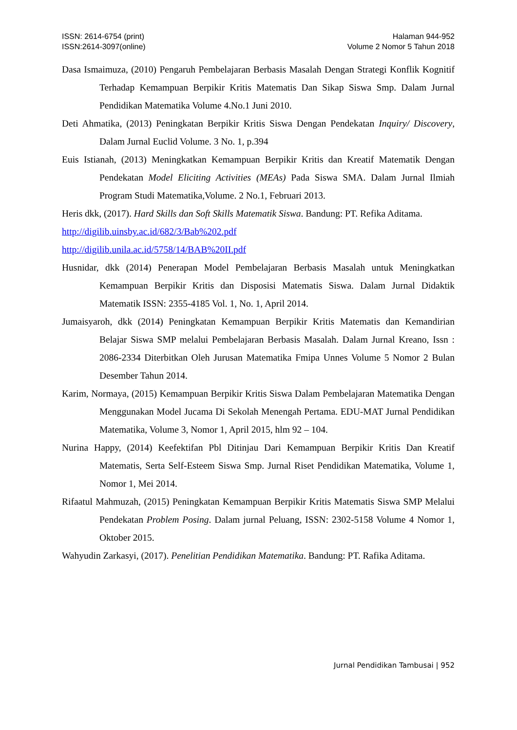ISSN: 2614-6754 (print)
ISSN:2614-3097(online)
Halaman 944-952
Volume 2 Nomor 5 Tahun 2018
Dasa Ismaimuza, (2010) Pengaruh Pembelajaran Berbasis Masalah Dengan Strategi Konflik Kognitif Terhadap Kemampuan Berpikir Kritis Matematis Dan Sikap Siswa Smp. Dalam Jurnal Pendidikan Matematika Volume 4.No.1 Juni 2010.
Deti Ahmatika, (2013) Peningkatan Berpikir Kritis Siswa Dengan Pendekatan Inquiry/ Discovery, Dalam Jurnal Euclid Volume. 3 No. 1, p.394
Euis Istianah, (2013) Meningkatkan Kemampuan Berpikir Kritis dan Kreatif Matematik Dengan Pendekatan Model Eliciting Activities (MEAs) Pada Siswa SMA. Dalam Jurnal Ilmiah Program Studi Matematika,Volume. 2 No.1, Februari 2013.
Heris dkk, (2017). Hard Skills dan Soft Skills Matematik Siswa. Bandung: PT. Refika Aditama.
http://digilib.uinsby.ac.id/682/3/Bab%202.pdf
http://digilib.unila.ac.id/5758/14/BAB%20II.pdf
Husnidar, dkk (2014) Penerapan Model Pembelajaran Berbasis Masalah untuk Meningkatkan Kemampuan Berpikir Kritis dan Disposisi Matematis Siswa. Dalam Jurnal Didaktik Matematik ISSN: 2355-4185 Vol. 1, No. 1, April 2014.
Jumaisyaroh, dkk (2014) Peningkatan Kemampuan Berpikir Kritis Matematis dan Kemandirian Belajar Siswa SMP melalui Pembelajaran Berbasis Masalah. Dalam Jurnal Kreano, Issn : 2086-2334 Diterbitkan Oleh Jurusan Matematika Fmipa Unnes Volume 5 Nomor 2 Bulan Desember Tahun 2014.
Karim, Normaya, (2015) Kemampuan Berpikir Kritis Siswa Dalam Pembelajaran Matematika Dengan Menggunakan Model Jucama Di Sekolah Menengah Pertama. EDU-MAT Jurnal Pendidikan Matematika, Volume 3, Nomor 1, April 2015, hlm 92 – 104.
Nurina Happy, (2014) Keefektifan Pbl Ditinjau Dari Kemampuan Berpikir Kritis Dan Kreatif Matematis, Serta Self-Esteem Siswa Smp. Jurnal Riset Pendidikan Matematika, Volume 1, Nomor 1, Mei 2014.
Rifaatul Mahmuzah, (2015) Peningkatan Kemampuan Berpikir Kritis Matematis Siswa SMP Melalui Pendekatan Problem Posing. Dalam jurnal Peluang, ISSN: 2302-5158 Volume 4 Nomor 1, Oktober 2015.
Wahyudin Zarkasyi, (2017). Penelitian Pendidikan Matematika. Bandung: PT. Rafika Aditama.
Jurnal Pendidikan Tambusai | 952